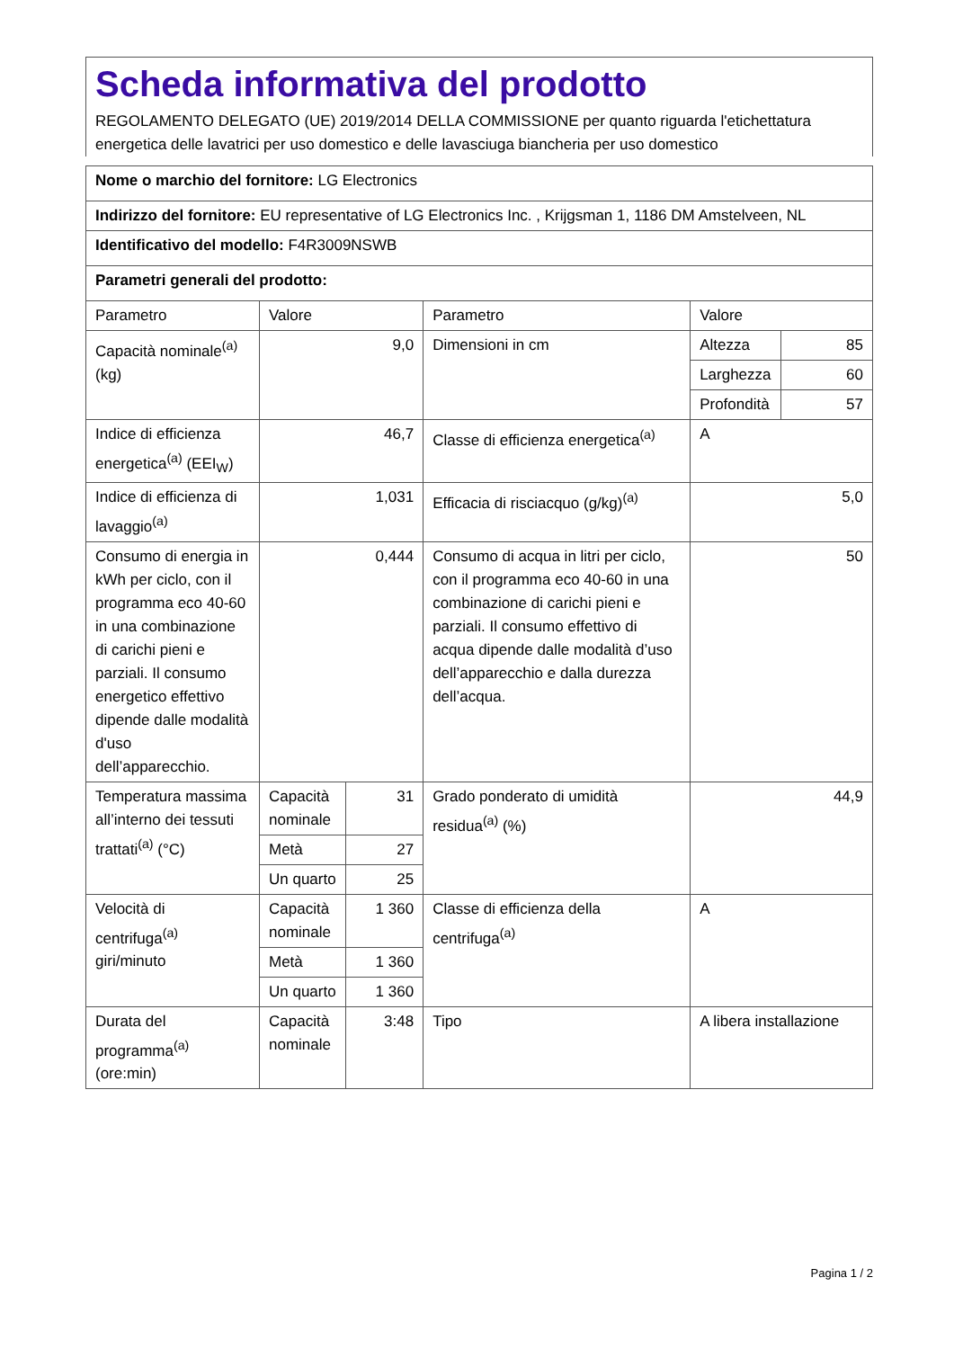Scheda informativa del prodotto
REGOLAMENTO DELEGATO (UE) 2019/2014 DELLA COMMISSIONE per quanto riguarda l'etichettatura energetica delle lavatrici per uso domestico e delle lavasciuga biancheria per uso domestico
| Nome o marchio del fornitore: LG Electronics | | | | | |
| Indirizzo del fornitore: EU representative of LG Electronics Inc. , Krijgsman 1, 1186 DM Amstelveen, NL | | | | | |
| Identificativo del modello: F4R3009NSWB | | | | | |
| Parametri generali del prodotto: | | | | | |
| Parametro | Valore | | Parametro | Valore | |
| Capacità nominale<sup>(a)</sup> (kg) | 9,0 | | Dimensioni in cm | Altezza | 85 |
| | | | | Larghezza | 60 |
| | | | | Profondità | 57 |
| Indice di efficienza energetica<sup>(a)</sup> (EEI<sub>W</sub>) | 46,7 | | Classe di efficienza energetica<sup>(a)</sup> | A | |
| Indice di efficienza di lavaggio<sup>(a)</sup> | 1,031 | | Efficacia di risciacquo (g/kg)<sup>(a)</sup> | 5,0 | |
| Consumo di energia in kWh per ciclo, con il programma eco 40-60 in una combinazione di carichi pieni e parziali. Il consumo energetico effettivo dipende dalle modalità d'uso dell’apparecchio. | 0,444 | | Consumo di acqua in litri per ciclo, con il programma eco 40-60 in una combinazione di carichi pieni e parziali. Il consumo effettivo di acqua dipende dalle modalità d’uso dell’apparecchio e dalla durezza dell’acqua. | 50 | |
| Temperatura massima all’interno dei tessuti trattati<sup>(a)</sup> (°C) | Capacità nominale | 31 | Grado ponderato di umidità residua<sup>(a)</sup> (%) | 44,9 | |
| | Metà | 27 | | | |
| | Un quarto | 25 | | | |
| Velocità di centrifuga<sup>(a)</sup> giri/minuto | Capacità nominale | 1 360 | Classe di efficienza della centrifuga<sup>(a)</sup> | A | |
| | Metà | 1 360 | | | |
| | Un quarto | 1 360 | | | |
| Durata del programma<sup>(a)</sup> (ore:min) | Capacità nominale | 3:48 | Tipo | A libera installazione | |
Pagina 1 / 2